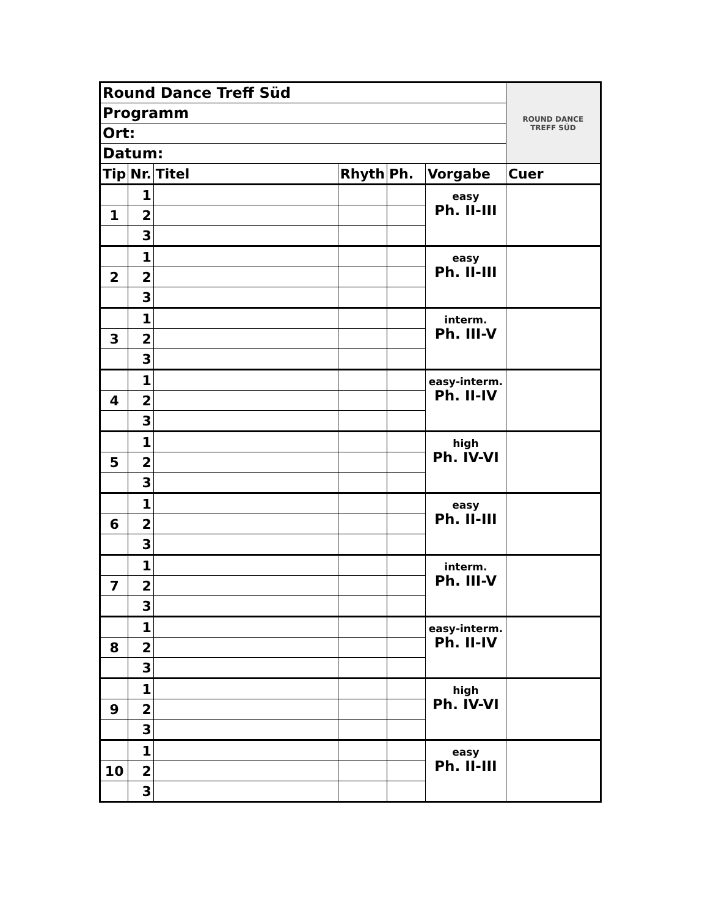| Round Dance Treff Süd | | | | | | ROUND DANCE TREFF SÜD |
| Programm | | | | | | |
| Ort: | | | | | | |
| Datum: | | | | | | |
| Tip | Nr. | Titel | Rhyth | Ph. | Vorgabe | Cuer |
| | 1 | | | | easy Ph. II-III | |
| 1 | 2 | | | | | |
| | 3 | | | | | |
| | 1 | | | | easy Ph. II-III | |
| 2 | 2 | | | | | |
| | 3 | | | | | |
| | 1 | | | | interm. Ph. III-V | |
| 3 | 2 | | | | | |
| | 3 | | | | | |
| | 1 | | | | easy-interm. Ph. II-IV | |
| 4 | 2 | | | | | |
| | 3 | | | | | |
| | 1 | | | | high Ph. IV-VI | |
| 5 | 2 | | | | | |
| | 3 | | | | | |
| | 1 | | | | easy Ph. II-III | |
| 6 | 2 | | | | | |
| | 3 | | | | | |
| | 1 | | | | interm. Ph. III-V | |
| 7 | 2 | | | | | |
| | 3 | | | | | |
| | 1 | | | | easy-interm. Ph. II-IV | |
| 8 | 2 | | | | | |
| | 3 | | | | | |
| | 1 | | | | high Ph. IV-VI | |
| 9 | 2 | | | | | |
| | 3 | | | | | |
| | 1 | | | | easy Ph. II-III | |
| 10 | 2 | | | | | |
| | 3 | | | | | |